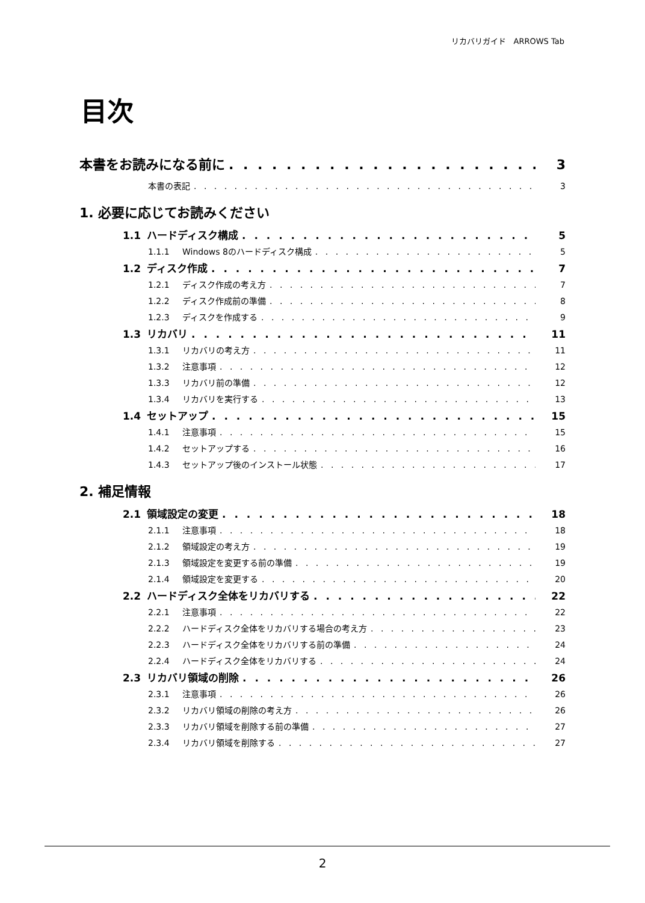リカバリガイド　ARROWS Tab
目次
本書をお読みになる前に 3
本書の表記 3
1. 必要に応じてお読みください
1.1 ハードディスク構成 5
1.1.1 Windows 8のハードディスク構成 5
1.2 ディスク作成 7
1.2.1 ディスク作成の考え方 7
1.2.2 ディスク作成前の準備 8
1.2.3 ディスクを作成する 9
1.3 リカバリ 11
1.3.1 リカバリの考え方 11
1.3.2 注意事項 12
1.3.3 リカバリ前の準備 12
1.3.4 リカバリを実行する 13
1.4 セットアップ 15
1.4.1 注意事項 15
1.4.2 セットアップする 16
1.4.3 セットアップ後のインストール状態 17
2. 補足情報
2.1 領域設定の変更 18
2.1.1 注意事項 18
2.1.2 領域設定の考え方 19
2.1.3 領域設定を変更する前の準備 19
2.1.4 領域設定を変更する 20
2.2 ハードディスク全体をリカバリする 22
2.2.1 注意事項 22
2.2.2 ハードディスク全体をリカバリする場合の考え方 23
2.2.3 ハードディスク全体をリカバリする前の準備 24
2.2.4 ハードディスク全体をリカバリする 24
2.3 リカバリ領域の削除 26
2.3.1 注意事項 26
2.3.2 リカバリ領域の削除の考え方 26
2.3.3 リカバリ領域を削除する前の準備 27
2.3.4 リカバリ領域を削除する 27
2